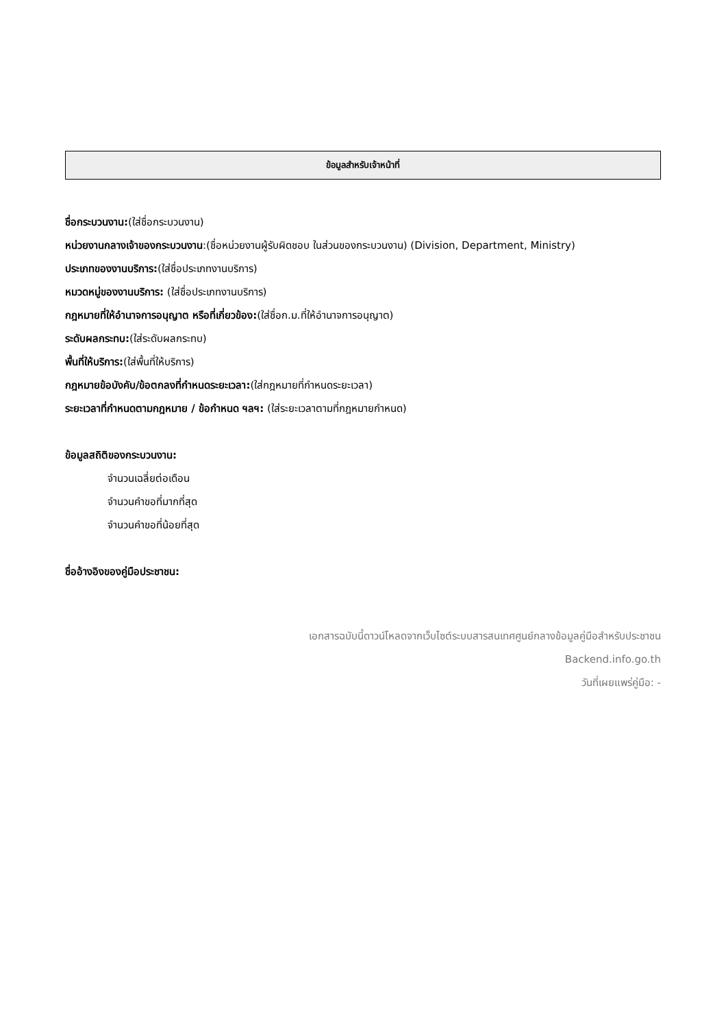ข้อมูลสำหรับเจ้าหน้าที่
ชื่อกระบวนงาน:(ใส่ชื่อกระบวนงาน)
หน่วยงานกลางเจ้าของกระบวนงาน:(ชื่อหน่วยงานผู้รับผิดชอบ ในส่วนของกระบวนงาน) (Division, Department, Ministry)
ประเภทของงานบริการ:(ใส่ชื่อประเภทงานบริการ)
หมวดหมู่ของงานบริการ: (ใส่ชื่อประเภทงานบริการ)
กฎหมายที่ให้อำนาจการอนุญาต หรือที่เกี่ยวข้อง:(ใส่ชื่อก.ม.ที่ให้อำนาจการอนุญาต)
ระดับผลกระทบ:(ใส่ระดับผลกระทบ)
พื้นที่ให้บริการ:(ใส่พื้นที่ให้บริการ)
กฎหมายข้อบังคับ/ข้อตกลงที่กำหนดระยะเวลา:(ใส่กฎหมายที่กำหนดระยะเวลา)
ระยะเวลาที่กำหนดตามกฎหมาย / ข้อกำหนด ฯลฯ: (ใส่ระยะเวลาตามที่กฎหมายกำหนด)
ข้อมูลสถิติของกระบวนงาน:
จำนวนเฉลี่ยต่อเดือน
จำนวนคำขอที่มากที่สุด
จำนวนคำขอที่น้อยที่สุด
ชื่ออ้างอิงของคู่มือประชาชน:
เอกสารฉบับนี้ดาวน์โหลดจากเว็บไซต์ระบบสารสนเทศศูนย์กลางข้อมูลคู่มือสำหรับประชาชน
Backend.info.go.th
วันที่เผยแพร่คู่มือ: -